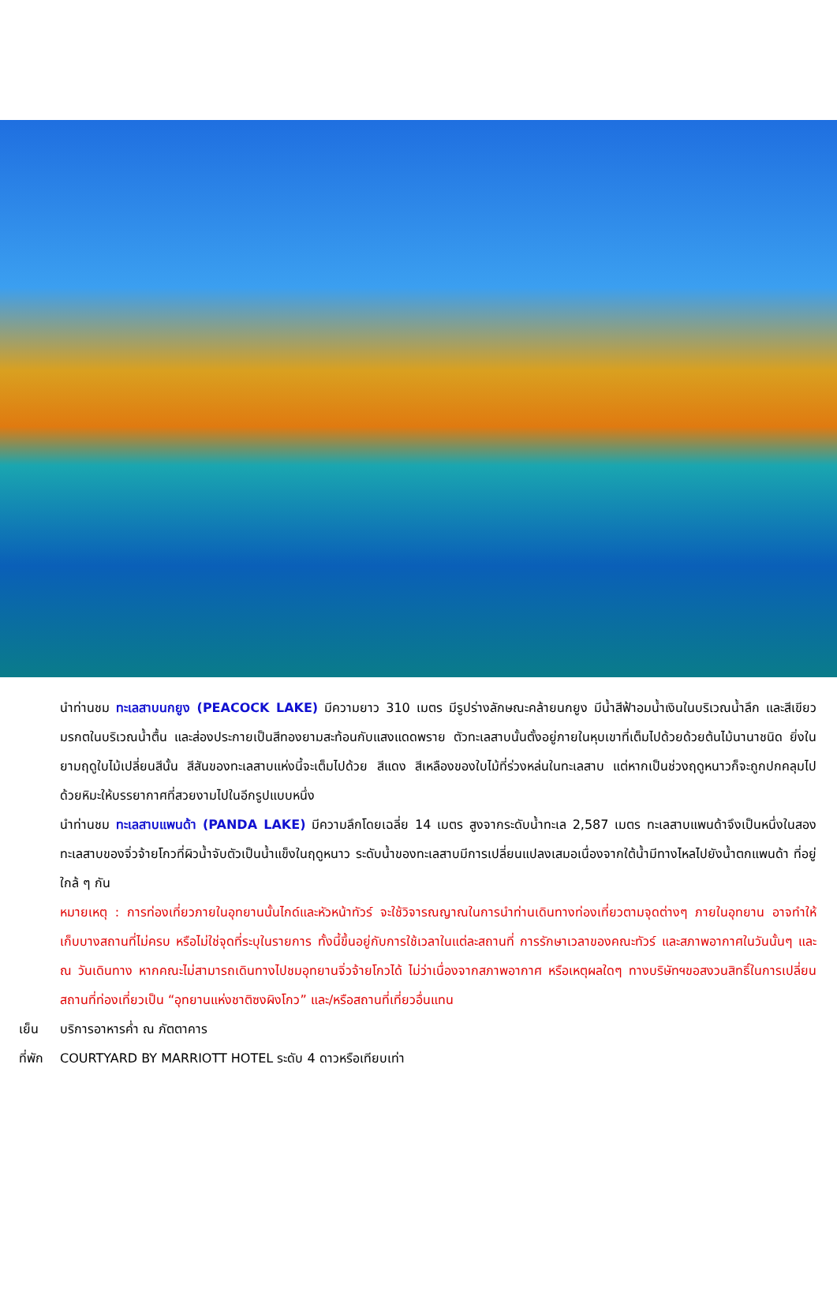นำท่านชม ทะเลสาบนกยูง (PEACOCK LAKE) มีความยาว 310 เมตร มีรูปร่างลักษณะคล้ายนกยูง มีน้ำสีฟ้าอมน้ำเงินในบริเวณน้ำลึก และสีเขียวมรกตในบริเวณน้ำตื้น และส่องประกายเป็นสีทองยามสะท้อนกับแสงแดดพราย ตัวทะเลสาบนั้นตั้งอยู่ภายในหุบเขาที่เต็มไปด้วยด้วยต้นไม้นานาชนิด ยิ่งในยามฤดูใบไม้เปลี่ยนสีนั้น สีสันของทะเลสาบแห่งนี้จะเต็มไปด้วย สีแดง สีเหลืองของใบไม้ที่ร่วงหล่นในทะเลสาบ แต่หากเป็นช่วงฤดูหนาวก็จะถูกปกคลุมไปด้วยหิมะให้บรรยากาศที่สวยงามไปในอีกรูปแบบหนึ่ง
นำท่านชม ทะเลสาบแพนด้า (PANDA LAKE) มีความลึกโดยเฉลี่ย 14 เมตร สูงจากระดับน้ำทะเล 2,587 เมตร ทะเลสาบแพนด้าจึงเป็นหนึ่งในสองทะเลสาบของจิ่วจ้ายโกวที่ผิวน้ำจับตัวเป็นน้ำแข็งในฤดูหนาว ระดับน้ำของทะเลสาบมีการเปลี่ยนแปลงเสมอเนื่องจากใต้น้ำมีทางไหลไปยังน้ำตกแพนด้า ที่อยู่ใกล้ ๆ กัน
หมายเหตุ : การท่องเที่ยวภายในอุทยานนั้นไกด์และหัวหน้าทัวร์ จะใช้วิจารณญาณในการนำท่านเดินทางท่องเที่ยวตามจุดต่างๆ ภายในอุทยาน อาจทำให้เก็บบางสถานที่ไม่ครบ หรือไม่ใช่จุดที่ระบุในรายการ ทั้งนี้ขึ้นอยู่กับการใช้เวลาในแต่ละสถานที่ การรักษาเวลาของคณะทัวร์ และสภาพอากาศในวันนั้นๆ และ ณ วันเดินทาง หากคณะไม่สามารถเดินทางไปชมอุทยานจิ่วจ้ายโกวได้ ไม่ว่าเนื่องจากสภาพอากาศ หรือเหตุผลใดๆ ทางบริษัทฯขอสงวนสิทธิ์ในการเปลี่ยนสถานที่ท่องเที่ยวเป็น “อุทยานแห่งชาติซงผิงโกว” และ/หรือสถานที่เที่ยวอื่นแทน
เย็น บริการอาหารค่ำ ณ ภัตตาคาร
ที่พัก COURTYARD BY MARRIOTT HOTEL ระดับ 4 ดาวหรือเทียบเท่า